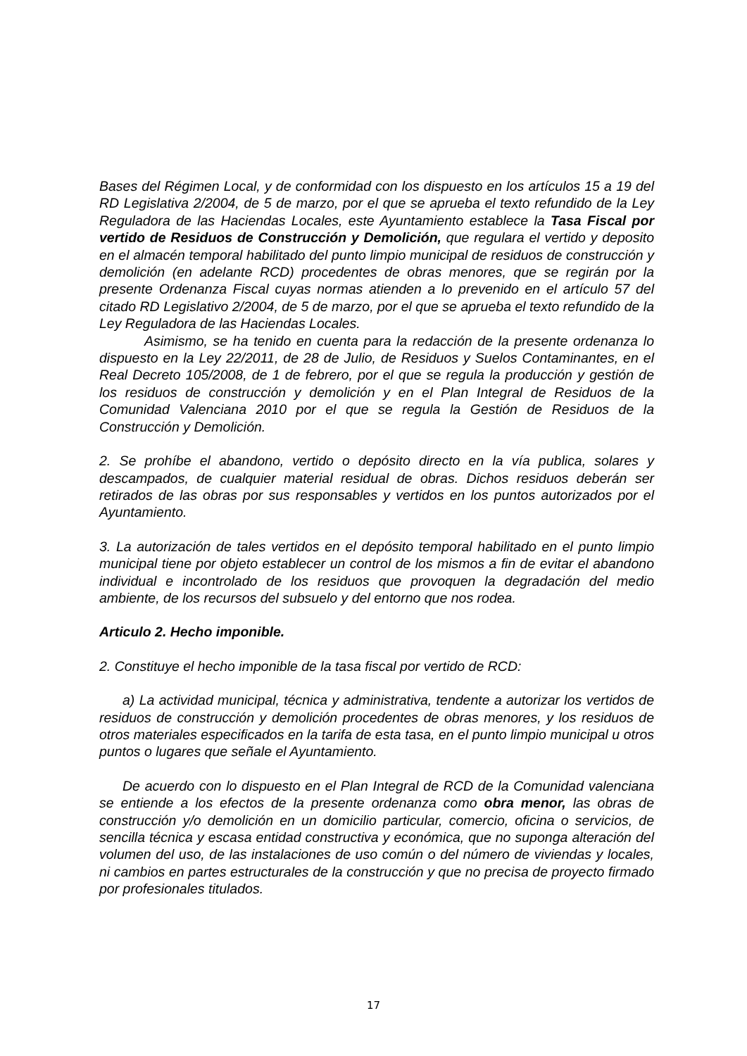Bases del Régimen Local, y de conformidad con los dispuesto en los artículos 15 a 19 del RD Legislativa 2/2004, de 5 de marzo, por el que se aprueba el texto refundido de la Ley Reguladora de las Haciendas Locales, este Ayuntamiento establece la Tasa Fiscal por vertido de Residuos de Construcción y Demolición, que regulara el vertido y deposito en el almacén temporal habilitado del punto limpio municipal de residuos de construcción y demolición (en adelante RCD) procedentes de obras menores, que se regirán por la presente Ordenanza Fiscal cuyas normas atienden a lo prevenido en el artículo 57 del citado RD Legislativo 2/2004, de 5 de marzo, por el que se aprueba el texto refundido de la Ley Reguladora de las Haciendas Locales.
Asimismo, se ha tenido en cuenta para la redacción de la presente ordenanza lo dispuesto en la Ley 22/2011, de 28 de Julio, de Residuos y Suelos Contaminantes, en el Real Decreto 105/2008, de 1 de febrero, por el que se regula la producción y gestión de los residuos de construcción y demolición y en el Plan Integral de Residuos de la Comunidad Valenciana 2010 por el que se regula la Gestión de Residuos de la Construcción y Demolición.
2. Se prohíbe el abandono, vertido o depósito directo en la vía publica, solares y descampados, de cualquier material residual de obras. Dichos residuos deberán ser retirados de las obras por sus responsables y vertidos en los puntos autorizados por el Ayuntamiento.
3. La autorización de tales vertidos en el depósito temporal habilitado en el punto limpio municipal tiene por objeto establecer un control de los mismos a fin de evitar el abandono individual e incontrolado de los residuos que provoquen la degradación del medio ambiente, de los recursos del subsuelo y del entorno que nos rodea.
Articulo 2. Hecho imponible.
2. Constituye el hecho imponible de la tasa fiscal por vertido de RCD:
a) La actividad municipal, técnica y administrativa, tendente a autorizar los vertidos de residuos de construcción y demolición procedentes de obras menores, y los residuos de otros materiales especificados en la tarifa de esta tasa, en el punto limpio municipal u otros puntos o lugares que señale el Ayuntamiento.
De acuerdo con lo dispuesto en el Plan Integral de RCD de la Comunidad valenciana se entiende a los efectos de la presente ordenanza como obra menor, las obras de construcción y/o demolición en un domicilio particular, comercio, oficina o servicios, de sencilla técnica y escasa entidad constructiva y económica, que no suponga alteración del volumen del uso, de las instalaciones de uso común o del número de viviendas y locales, ni cambios en partes estructurales de la construcción y que no precisa de proyecto firmado por profesionales titulados.
17